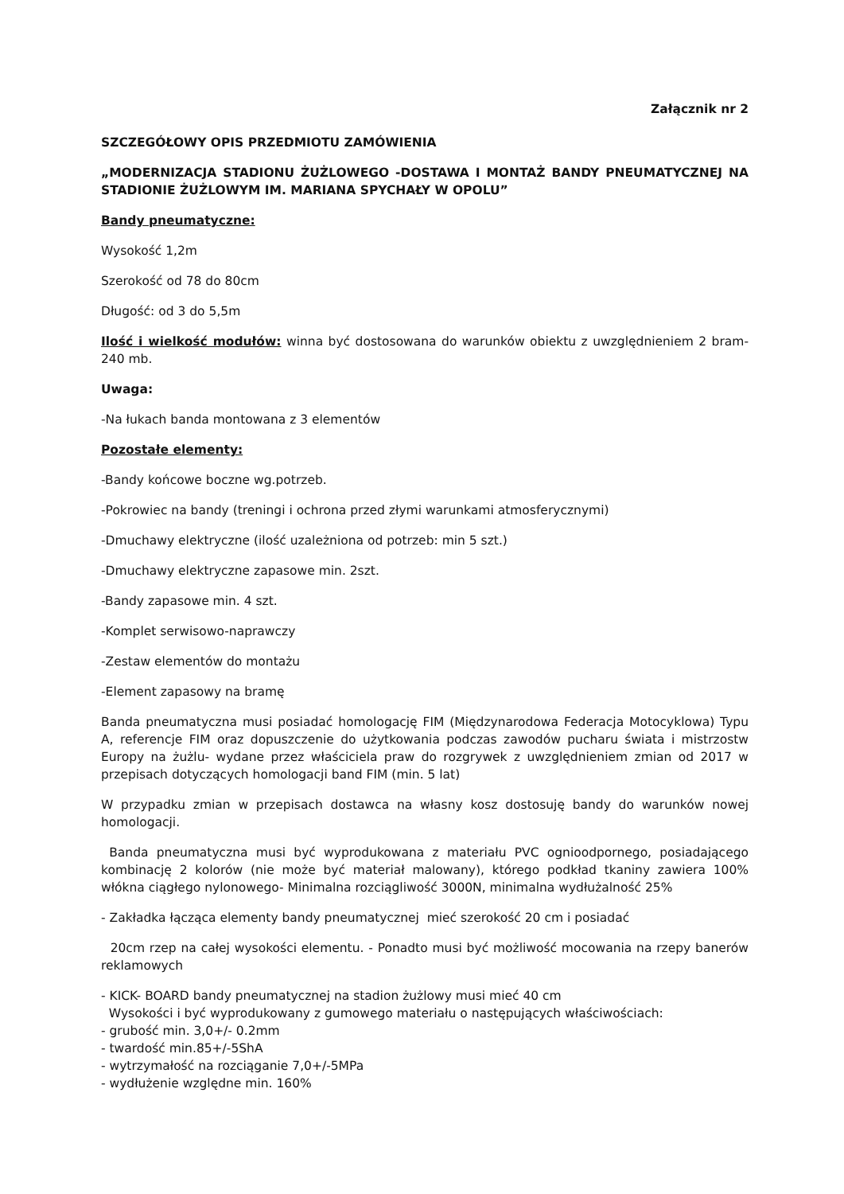Załącznik nr 2
SZCZEGÓŁOWY OPIS PRZEDMIOTU ZAMÓWIENIA
„MODERNIZACJA STADIONU ŻUŻLOWEGO -DOSTAWA I MONTAŻ BANDY PNEUMATYCZNEJ NA STADIONIE ŻUŻLOWYM IM. MARIANA SPYCHAŁY W OPOLU”
Bandy pneumatyczne:
Wysokość 1,2m
Szerokość od 78 do 80cm
Długość: od 3 do 5,5m
Ilość i wielkość modułów: winna być dostosowana do warunków obiektu z uwzględnieniem 2 bram- 240 mb.
Uwaga:
-Na łukach banda montowana z 3 elementów
Pozostałe elementy:
-Bandy końcowe boczne wg.potrzeb.
-Pokrowiec na bandy (treningi i ochrona przed złymi warunkami atmosferycznymi)
-Dmuchawy elektryczne (ilość uzależniona od potrzeb: min 5 szt.)
-Dmuchawy elektryczne zapasowe min. 2szt.
-Bandy zapasowe min. 4 szt.
-Komplet serwisowo-naprawczy
-Zestaw elementów do montażu
-Element zapasowy na bramę
Banda pneumatyczna musi posiadać homologację FIM (Międzynarodowa Federacja Motocyklowa) Typu A, referencje FIM oraz dopuszczenie do użytkowania podczas zawodów pucharu świata i mistrzostw Europy na żużlu- wydane przez właściciela praw do rozgrywek z uwzględnieniem zmian od 2017 w przepisach dotyczących homologacji band FIM (min. 5 lat)
W przypadku zmian w przepisach dostawca na własny kosz dostosuję bandy do warunków nowej homologacji.
Banda pneumatyczna musi być wyprodukowana z materiału PVC ognioodpornego, posiadającego kombinację 2 kolorów (nie może być materiał malowany), którego podkład tkaniny zawiera 100% włókna ciągłego nylonowego- Minimalna rozciągliwość 3000N, minimalna wydłużalność 25%
- Zakładka łącząca elementy bandy pneumatycznej mieć szerokość 20 cm i posiadać
20cm rzep na całej wysokości elementu. - Ponadto musi być możliwość mocowania na rzepy banerów reklamowych
- KICK- BOARD bandy pneumatycznej na stadion żużlowy musi mieć 40 cm
Wysokości i być wyprodukowany z gumowego materiału o następujących właściwościach:
- grubość min. 3,0+/- 0.2mm
- twardość min.85+/-5ShA
- wytrzymałość na rozciąganie 7,0+/-5MPa
- wydłużenie względne min. 160%